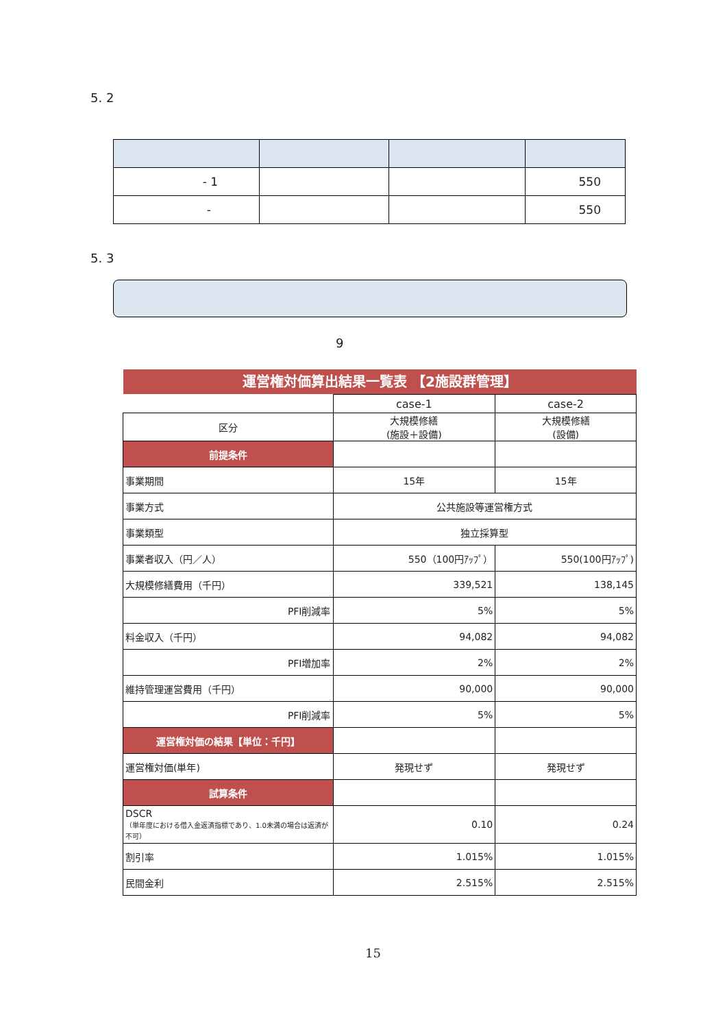5. 2
| - 1 | | | 550 |
| - | | | 550 |
5. 3
9
運営権対価算出結果一覧表 【2施設群管理】
| | case-1 | case-2 |
| 区分 | 大規模修繕 (施設＋設備) | 大規模修繕 (設備) |
| 前提条件 | | |
| 事業期間 | 15年 | 15年 |
| 事業方式 | 公共施設等運営権方式 | |
| 事業類型 | 独立採算型 | |
| 事業者収入（円／人） | 550（100円ｱｯﾌﾟ） | 550(100円ｱｯﾌﾟ) |
| 大規模修繕費用（千円） | 339,521 | 138,145 |
| PFI削減率 | 5% | 5% |
| 料金収入（千円） | 94,082 | 94,082 |
| PFI増加率 | 2% | 2% |
| 維持管理運営費用（千円） | 90,000 | 90,000 |
| PFI削減率 | 5% | 5% |
| 運営権対価の結果【単位：千円】 | | |
| 運営権対価(単年) | 発現せず | 発現せず |
| 試算条件 | | |
| DSCR （単年度における借入金返済指標であり、1.0未満の場合は返済が不可） | 0.10 | 0.24 |
| 割引率 | 1.015% | 1.015% |
| 民間金利 | 2.515% | 2.515% |
15